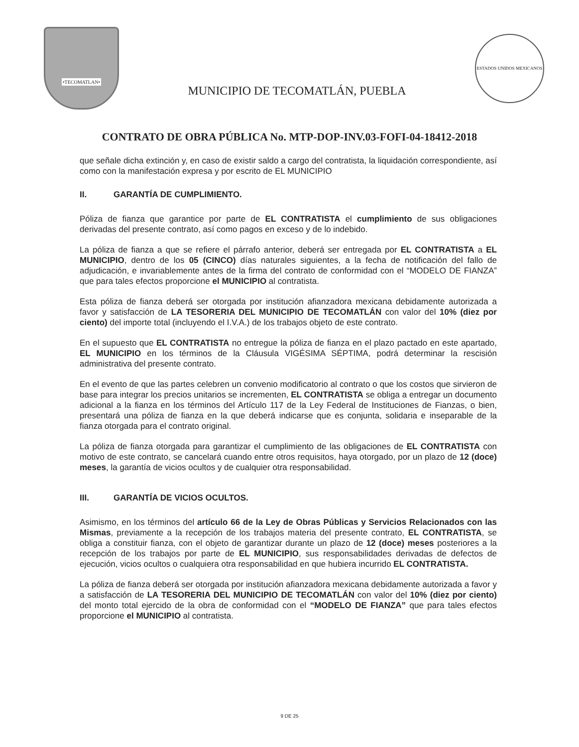•TECOMATLAN•
MUNICIPIO DE TECOMATLÁN, PUEBLA
ESTADOS UNIDOS MEXICANOS
CONTRATO DE OBRA PÚBLICA No. MTP-DOP-INV.03-FOFI-04-18412-2018
que señale dicha extinción y, en caso de existir saldo a cargo del contratista, la liquidación correspondiente, así como con la manifestación expresa y por escrito de EL MUNICIPIO
II. GARANTÍA DE CUMPLIMIENTO.
Póliza de fianza que garantice por parte de EL CONTRATISTA el cumplimiento de sus obligaciones derivadas del presente contrato, así como pagos en exceso y de lo indebido.
La póliza de fianza a que se refiere el párrafo anterior, deberá ser entregada por EL CONTRATISTA a EL MUNICIPIO, dentro de los 05 (CINCO) días naturales siguientes, a la fecha de notificación del fallo de adjudicación, e invariablemente antes de la firma del contrato de conformidad con el “MODELO DE FIANZA” que para tales efectos proporcione el MUNICIPIO al contratista.
Esta póliza de fianza deberá ser otorgada por institución afianzadora mexicana debidamente autorizada a favor y satisfacción de LA TESORERIA DEL MUNICIPIO DE TECOMATLÁN con valor del 10% (diez por ciento) del importe total (incluyendo el I.V.A.) de los trabajos objeto de este contrato.
En el supuesto que EL CONTRATISTA no entregue la póliza de fianza en el plazo pactado en este apartado, EL MUNICIPIO en los términos de la Cláusula VIGÉSIMA SÉPTIMA, podrá determinar la rescisión administrativa del presente contrato.
En el evento de que las partes celebren un convenio modificatorio al contrato o que los costos que sirvieron de base para integrar los precios unitarios se incrementen, EL CONTRATISTA se obliga a entregar un documento adicional a la fianza en los términos del Artículo 117 de la Ley Federal de Instituciones de Fianzas, o bien, presentará una póliza de fianza en la que deberá indicarse que es conjunta, solidaria e inseparable de la fianza otorgada para el contrato original.
La póliza de fianza otorgada para garantizar el cumplimiento de las obligaciones de EL CONTRATISTA con motivo de este contrato, se cancelará cuando entre otros requisitos, haya otorgado, por un plazo de 12 (doce) meses, la garantía de vicios ocultos y de cualquier otra responsabilidad.
III. GARANTÍA DE VICIOS OCULTOS.
Asimismo, en los términos del artículo 66 de la Ley de Obras Públicas y Servicios Relacionados con las Mismas, previamente a la recepción de los trabajos materia del presente contrato, EL CONTRATISTA, se obliga a constituir fianza, con el objeto de garantizar durante un plazo de 12 (doce) meses posteriores a la recepción de los trabajos por parte de EL MUNICIPIO, sus responsabilidades derivadas de defectos de ejecución, vicios ocultos o cualquiera otra responsabilidad en que hubiera incurrido EL CONTRATISTA.
La póliza de fianza deberá ser otorgada por institución afianzadora mexicana debidamente autorizada a favor y a satisfacción de LA TESORERIA DEL MUNICIPIO DE TECOMATLÁN con valor del 10% (diez por ciento) del monto total ejercido de la obra de conformidad con el “MODELO DE FIANZA” que para tales efectos proporcione el MUNICIPIO al contratista.
9 DE 25